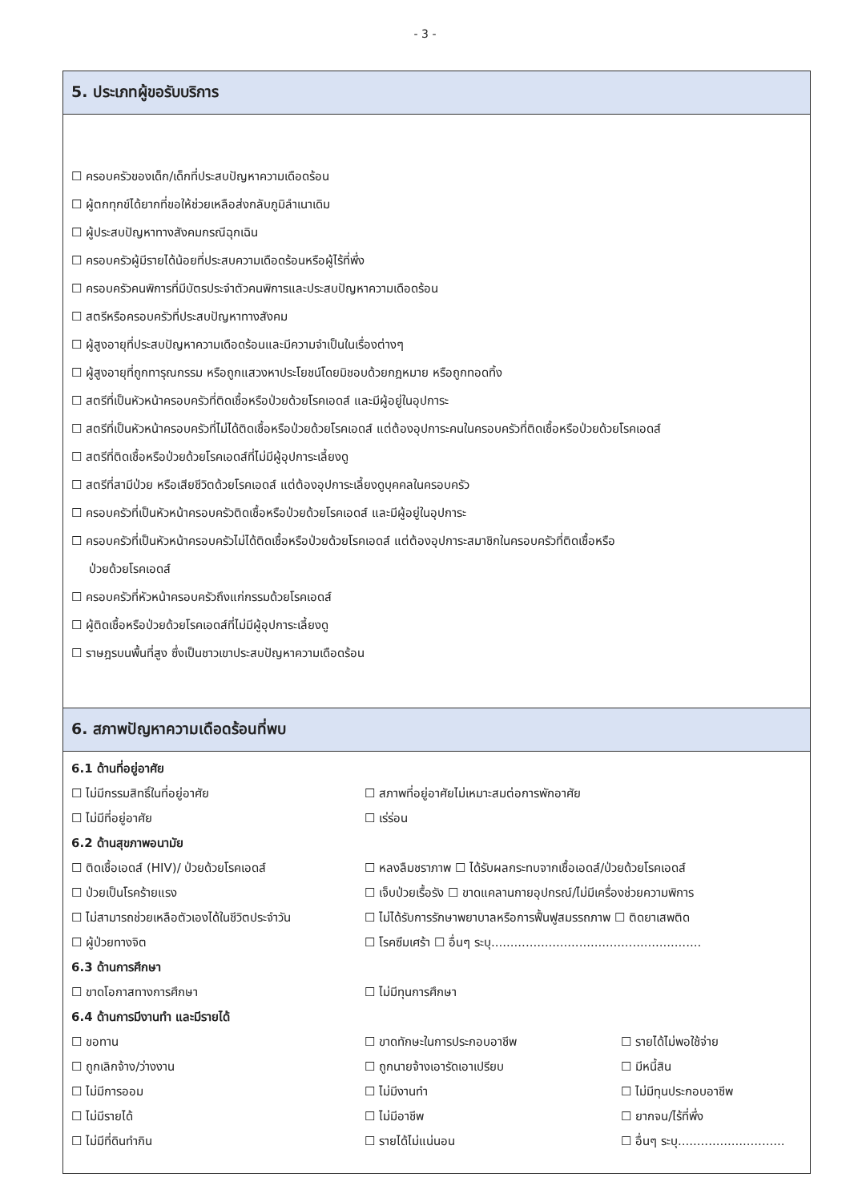- 3 -
5. ประเภทผู้ขอรับบริการ
☐ ครอบครัวของเด็ก/เด็กที่ประสบปัญหาความเดือดร้อน
☐ ผู้ตกทุกข์ได้ยากที่ขอให้ช่วยเหลือส่งกลับภูมิลำเนาเดิม
☐ ผู้ประสบปัญหาทางสังคมกรณีฉุกเฉิน
☐ ครอบครัวผู้มีรายได้น้อยที่ประสบความเดือดร้อนหรือผู้ไร้ที่พึ่ง
☐ ครอบครัวคนพิการที่มีบัตรประจำตัวคนพิการและประสบปัญหาความเดือดร้อน
☐ สตรีหรือครอบครัวที่ประสบปัญหาทางสังคม
☐ ผู้สูงอายุที่ประสบปัญหาความเดือดร้อนและมีความจำเป็นในเรื่องต่างๆ
☐ ผู้สูงอายุที่ถูกทารุณกรรม หรือถูกแสวงหาประโยชน์โดยมิชอบด้วยกฎหมาย หรือถูกทอดทิ้ง
☐ สตรีที่เป็นหัวหน้าครอบครัวที่ติดเชื้อหรือป่วยด้วยโรคเอดส์ และมีผู้อยู่ในอุปการะ
☐ สตรีที่เป็นหัวหน้าครอบครัวที่ไม่ได้ติดเชื้อหรือป่วยด้วยโรคเอดส์ แต่ต้องอุปการะคนในครอบครัวที่ติดเชื้อหรือป่วยด้วยโรคเอดส์
☐ สตรีที่ติดเชื้อหรือป่วยด้วยโรคเอดส์ที่ไม่มีผู้อุปการะเลี้ยงดู
☐ สตรีที่สามีป่วย หรือเสียชีวิตด้วยโรคเอดส์ แต่ต้องอุปการะเลี้ยงดูบุคคลในครอบครัว
☐ ครอบครัวที่เป็นหัวหน้าครอบครัวติดเชื้อหรือป่วยด้วยโรคเอดส์ และมีผู้อยู่ในอุปการะ
☐ ครอบครัวที่เป็นหัวหน้าครอบครัวไม่ได้ติดเชื้อหรือป่วยด้วยโรคเอดส์ แต่ต้องอุปการะสมาชิกในครอบครัวที่ติดเชื้อหรือ
ป่วยด้วยโรคเอดส์
☐ ครอบครัวที่หัวหน้าครอบครัวถึงแก่กรรมด้วยโรคเอดส์
☐ ผู้ติดเชื้อหรือป่วยด้วยโรคเอดส์ที่ไม่มีผู้อุปการะเลี้ยงดู
☐ ราษฎรบนพื้นที่สูง ซึ่งเป็นชาวเขาประสบปัญหาความเดือดร้อน
6. สภาพปัญหาความเดือดร้อนที่พบ
6.1 ด้านที่อยู่อาศัย
☐ ไม่มีกรรมสิทธิ์ในที่อยู่อาศัย ☐ สภาพที่อยู่อาศัยไม่เหมาะสมต่อการพักอาศัย
☐ ไม่มีที่อยู่อาศัย ☐ เร่ร่อน
6.2 ด้านสุขภาพอนามัย
☐ ติดเชื้อเอดส์ (HIV)/ ป่วยด้วยโรคเอดส์ ☐ หลงลืมชราภาพ ☐ ได้รับผลกระทบจากเชื้อเอดส์/ป่วยด้วยโรคเอดส์
☐ ป่วยเป็นโรคร้ายแรง ☐ เจ็บป่วยเรื้อรัง ☐ ขาดแคลานกายอุปกรณ์/ไม่มีเครื่องช่วยความพิการ
☐ ไม่สามารถช่วยเหลือตัวเองได้ในชีวิตประจำวัน ☐ ไม่ได้รับการรักษาพยาบาลหรือการฟื้นฟูสมรรถภาพ ☐ ติดยาเสพติด
☐ ผู้ป่วยทางจิต ☐ โรคซึมเศร้า ☐ อื่นๆ ระบุ.......................................................
6.3 ด้านการศึกษา
☐ ขาดโอกาสทางการศึกษา ☐ ไม่มีทุนการศึกษา
6.4 ด้านการมีงานทำ และมีรายได้
☐ ขอทาน ☐ ขาดทักษะในการประกอบอาชีพ ☐ รายได้ไม่พอใช้จ่าย
☐ ถูกเลิกจ้าง/ว่างงาน ☐ ถูกนายจ้างเอารัดเอาเปรียบ ☐ มีหนี้สิน
☐ ไม่มีการออม ☐ ไม่มีงานทำ ☐ ไม่มีทุนประกอบอาชีพ
☐ ไม่มีรายได้ ☐ ไม่มีอาชีพ ☐ ยากจน/ไร้ที่พึ่ง
☐ ไม่มีที่ดินทำกิน ☐ รายได้ไม่แน่นอน ☐ อื่นๆ ระบุ............................